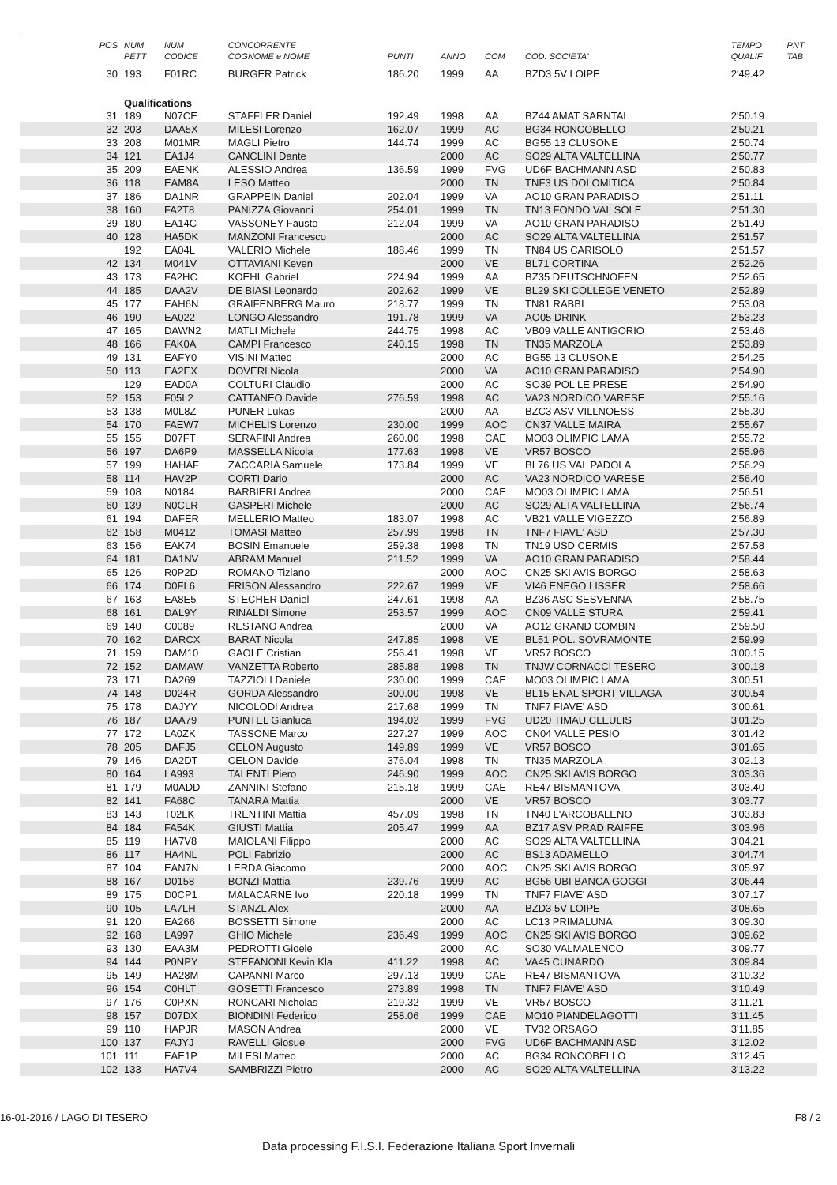| POS | NUM | NUM | CONCORRENTE | | | | | TEMPO | PNT |
| --- | --- | --- | --- | --- | --- | --- | --- | --- | --- |
| | PETT | CODICE | COGNOME e NOME | PUNTI | ANNO | COM | COD. SOCIETA' | QUALIF | TAB |
| 30 | 193 | F01RC | BURGER Patrick | 186.20 | 1999 | AA | BZD3 5V LOIPE | 2'49.42 | |
| | Qualifications | | | | | | | | |
| 31 | 189 | N07CE | STAFFLER Daniel | 192.49 | 1998 | AA | BZ44 AMAT SARNTAL | 2'50.19 | |
| 32 | 203 | DAA5X | MILESI Lorenzo | 162.07 | 1999 | AC | BG34 RONCOBELLO | 2'50.21 | |
| 33 | 208 | M01MR | MAGLI Pietro | 144.74 | 1999 | AC | BG55 13 CLUSONE | 2'50.74 | |
| 34 | 121 | EA1J4 | CANCLINI Dante | | 2000 | AC | SO29 ALTA VALTELLINA | 2'50.77 | |
| 35 | 209 | EAENK | ALESSIO Andrea | 136.59 | 1999 | FVG | UD6F BACHMANN ASD | 2'50.83 | |
| 36 | 118 | EAM8A | LESO Matteo | | 2000 | TN | TNF3 US DOLOMITICA | 2'50.84 | |
| 37 | 186 | DA1NR | GRAPPEIN Daniel | 202.04 | 1999 | VA | AO10 GRAN PARADISO | 2'51.11 | |
| 38 | 160 | FA2T8 | PANIZZA Giovanni | 254.01 | 1999 | TN | TN13 FONDO VAL SOLE | 2'51.30 | |
| 39 | 180 | EA14C | VASSONEY Fausto | 212.04 | 1999 | VA | AO10 GRAN PARADISO | 2'51.49 | |
| 40 | 128 | HA5DK | MANZONI Francesco | | 2000 | AC | SO29 ALTA VALTELLINA | 2'51.57 | |
| | 192 | EA04L | VALERIO Michele | 188.46 | 1999 | TN | TN84 US CARISOLO | 2'51.57 | |
| 42 | 134 | M041V | OTTAVIANI Keven | | 2000 | VE | BL71 CORTINA | 2'52.26 | |
| 43 | 173 | FA2HC | KOEHL Gabriel | 224.94 | 1999 | AA | BZ35 DEUTSCHNOFEN | 2'52.65 | |
| 44 | 185 | DAA2V | DE BIASI Leonardo | 202.62 | 1999 | VE | BL29 SKI COLLEGE VENETO | 2'52.89 | |
| 45 | 177 | EAH6N | GRAIFENBERG Mauro | 218.77 | 1999 | TN | TN81 RABBI | 2'53.08 | |
| 46 | 190 | EA022 | LONGO Alessandro | 191.78 | 1999 | VA | AO05 DRINK | 2'53.23 | |
| 47 | 165 | DAWN2 | MATLI Michele | 244.75 | 1998 | AC | VB09 VALLE ANTIGORIO | 2'53.46 | |
| 48 | 166 | FAK0A | CAMPI Francesco | 240.15 | 1998 | TN | TN35 MARZOLA | 2'53.89 | |
| 49 | 131 | EAFY0 | VISINI Matteo | | 2000 | AC | BG55 13 CLUSONE | 2'54.25 | |
| 50 | 113 | EA2EX | DOVERI Nicola | | 2000 | VA | AO10 GRAN PARADISO | 2'54.90 | |
| | 129 | EAD0A | COLTURI Claudio | | 2000 | AC | SO39 POL LE PRESE | 2'54.90 | |
| 52 | 153 | F05L2 | CATTANEO Davide | 276.59 | 1998 | AC | VA23 NORDICO VARESE | 2'55.16 | |
| 53 | 138 | M0L8Z | PUNER Lukas | | 2000 | AA | BZC3 ASV VILLNOESS | 2'55.30 | |
| 54 | 170 | FAEW7 | MICHELIS Lorenzo | 230.00 | 1999 | AOC | CN37 VALLE MAIRA | 2'55.67 | |
| 55 | 155 | D07FT | SERAFINI Andrea | 260.00 | 1998 | CAE | MO03 OLIMPIC LAMA | 2'55.72 | |
| 56 | 197 | DA6P9 | MASSELLA Nicola | 177.63 | 1998 | VE | VR57 BOSCO | 2'55.96 | |
| 57 | 199 | HAHAF | ZACCARIA Samuele | 173.84 | 1999 | VE | BL76 US VAL PADOLA | 2'56.29 | |
| 58 | 114 | HAV2P | CORTI Dario | | 2000 | AC | VA23 NORDICO VARESE | 2'56.40 | |
| 59 | 108 | N0184 | BARBIERI Andrea | | 2000 | CAE | MO03 OLIMPIC LAMA | 2'56.51 | |
| 60 | 139 | N0CLR | GASPERI Michele | | 2000 | AC | SO29 ALTA VALTELLINA | 2'56.74 | |
| 61 | 194 | DAFER | MELLERIO Matteo | 183.07 | 1998 | AC | VB21 VALLE VIGEZZO | 2'56.89 | |
| 62 | 158 | M0412 | TOMASI Matteo | 257.99 | 1998 | TN | TNF7 FIAVE' ASD | 2'57.30 | |
| 63 | 156 | EAK74 | BOSIN Emanuele | 259.38 | 1998 | TN | TN19 USD CERMIS | 2'57.58 | |
| 64 | 181 | DA1NV | ABRAM Manuel | 211.52 | 1999 | VA | AO10 GRAN PARADISO | 2'58.44 | |
| 65 | 126 | R0P2D | ROMANO Tiziano | | 2000 | AOC | CN25 SKI AVIS BORGO | 2'58.63 | |
| 66 | 174 | D0FL6 | FRISON Alessandro | 222.67 | 1999 | VE | VI46 ENEGO LISSER | 2'58.66 | |
| 67 | 163 | EA8E5 | STECHER Daniel | 247.61 | 1998 | AA | BZ36 ASC SESVENNA | 2'58.75 | |
| 68 | 161 | DAL9Y | RINALDI Simone | 253.57 | 1999 | AOC | CN09 VALLE STURA | 2'59.41 | |
| 69 | 140 | C0089 | RESTANO Andrea | | 2000 | VA | AO12 GRAND COMBIN | 2'59.50 | |
| 70 | 162 | DARCX | BARAT Nicola | 247.85 | 1998 | VE | BL51 POL. SOVRAMONTE | 2'59.99 | |
| 71 | 159 | DAM10 | GAOLE Cristian | 256.41 | 1998 | VE | VR57 BOSCO | 3'00.15 | |
| 72 | 152 | DAMAW | VANZETTA Roberto | 285.88 | 1998 | TN | TNJW CORNACCI TESERO | 3'00.18 | |
| 73 | 171 | DA269 | TAZZIOLI Daniele | 230.00 | 1999 | CAE | MO03 OLIMPIC LAMA | 3'00.51 | |
| 74 | 148 | D024R | GORDA Alessandro | 300.00 | 1998 | VE | BL15 ENAL SPORT VILLAGA | 3'00.54 | |
| 75 | 178 | DAJYY | NICOLODI Andrea | 217.68 | 1999 | TN | TNF7 FIAVE' ASD | 3'00.61 | |
| 76 | 187 | DAA79 | PUNTEL Gianluca | 194.02 | 1999 | FVG | UD20 TIMAU CLEULIS | 3'01.25 | |
| 77 | 172 | LA0ZK | TASSONE Marco | 227.27 | 1999 | AOC | CN04 VALLE PESIO | 3'01.42 | |
| 78 | 205 | DAFJ5 | CELON Augusto | 149.89 | 1999 | VE | VR57 BOSCO | 3'01.65 | |
| 79 | 146 | DA2DT | CELON Davide | 376.04 | 1998 | TN | TN35 MARZOLA | 3'02.13 | |
| 80 | 164 | LA993 | TALENTI Piero | 246.90 | 1999 | AOC | CN25 SKI AVIS BORGO | 3'03.36 | |
| 81 | 179 | M0ADD | ZANNINI Stefano | 215.18 | 1999 | CAE | RE47 BISMANTOVA | 3'03.40 | |
| 82 | 141 | FA68C | TANARA Mattia | | 2000 | VE | VR57 BOSCO | 3'03.77 | |
| 83 | 143 | T02LK | TRENTINI Mattia | 457.09 | 1998 | TN | TN40 L'ARCOBALENO | 3'03.83 | |
| 84 | 184 | FA54K | GIUSTI Mattia | 205.47 | 1999 | AA | BZ17 ASV PRAD RAIFFE | 3'03.96 | |
| 85 | 119 | HA7V8 | MAIOLANI Filippo | | 2000 | AC | SO29 ALTA VALTELLINA | 3'04.21 | |
| 86 | 117 | HA4NL | POLI Fabrizio | | 2000 | AC | BS13 ADAMELLO | 3'04.74 | |
| 87 | 104 | EAN7N | LERDA Giacomo | | 2000 | AOC | CN25 SKI AVIS BORGO | 3'05.97 | |
| 88 | 167 | D0158 | BONZI Mattia | 239.76 | 1999 | AC | BG56 UBI BANCA GOGGI | 3'06.44 | |
| 89 | 175 | D0CP1 | MALACARNE Ivo | 220.18 | 1999 | TN | TNF7 FIAVE' ASD | 3'07.17 | |
| 90 | 105 | LA7LH | STANZL Alex | | 2000 | AA | BZD3 5V LOIPE | 3'08.65 | |
| 91 | 120 | EA266 | BOSSETTI Simone | | 2000 | AC | LC13 PRIMALUNA | 3'09.30 | |
| 92 | 168 | LA997 | GHIO Michele | 236.49 | 1999 | AOC | CN25 SKI AVIS BORGO | 3'09.62 | |
| 93 | 130 | EAA3M | PEDROTTI Gioele | | 2000 | AC | SO30 VALMALENCO | 3'09.77 | |
| 94 | 144 | P0NPY | STEFANONI Kevin Kla | 411.22 | 1998 | AC | VA45 CUNARDO | 3'09.84 | |
| 95 | 149 | HA28M | CAPANNI Marco | 297.13 | 1999 | CAE | RE47 BISMANTOVA | 3'10.32 | |
| 96 | 154 | C0HLT | GOSETTI Francesco | 273.89 | 1998 | TN | TNF7 FIAVE' ASD | 3'10.49 | |
| 97 | 176 | C0PXN | RONCARI Nicholas | 219.32 | 1999 | VE | VR57 BOSCO | 3'11.21 | |
| 98 | 157 | D07DX | BIONDINI Federico | 258.06 | 1999 | CAE | MO10 PIANDELAGOTTI | 3'11.45 | |
| 99 | 110 | HAPJR | MASON Andrea | | 2000 | VE | TV32 ORSAGO | 3'11.85 | |
| 100 | 137 | FAJYJ | RAVELLI Giosue | | 2000 | FVG | UD6F BACHMANN ASD | 3'12.02 | |
| 101 | 111 | EAE1P | MILESI Matteo | | 2000 | AC | BG34 RONCOBELLO | 3'12.45 | |
| 102 | 133 | HA7V4 | SAMBRIZZI Pietro | | 2000 | AC | SO29 ALTA VALTELLINA | 3'13.22 | |
16-01-2016 / LAGO DI TESERO F8 / 2
Data processing F.I.S.I. Federazione Italiana Sport Invernali